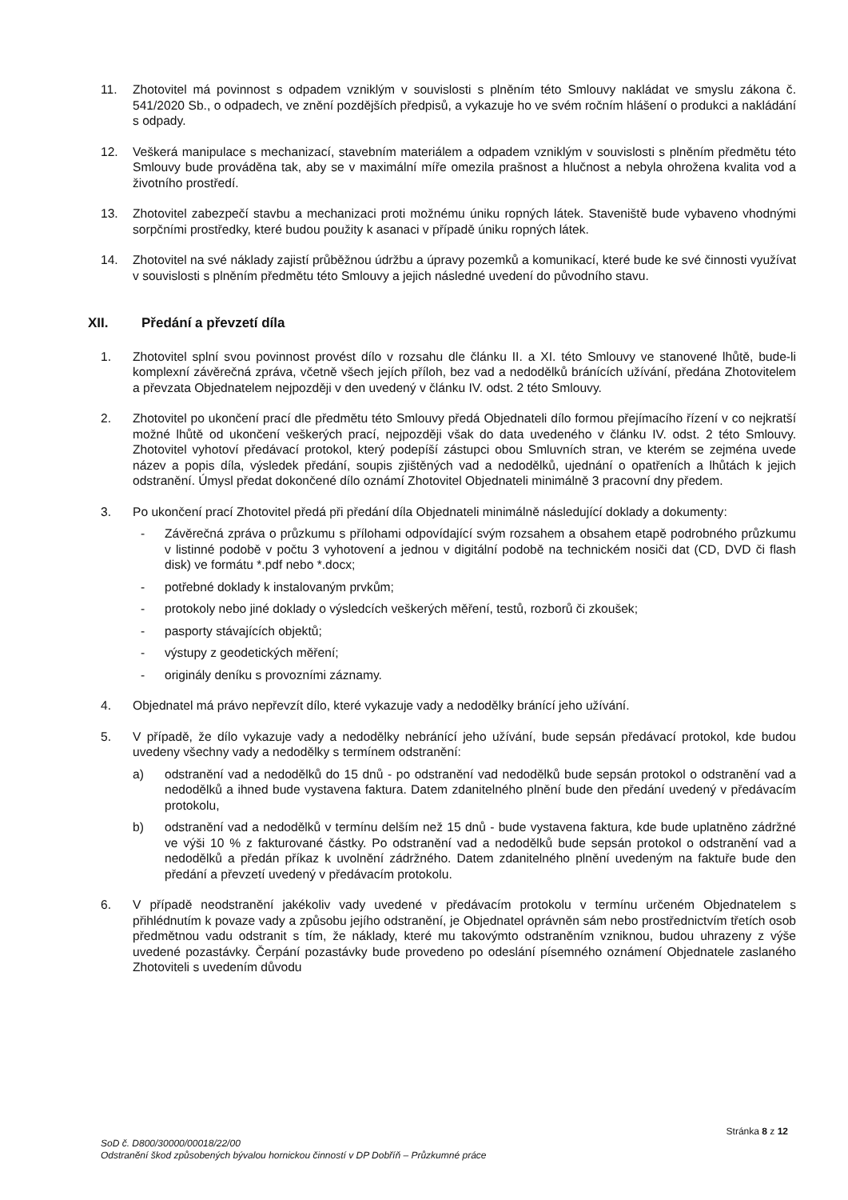11. Zhotovitel má povinnost s odpadem vzniklým v souvislosti s plněním této Smlouvy nakládat ve smyslu zákona č. 541/2020 Sb., o odpadech, ve znění pozdějších předpisů, a vykazuje ho ve svém ročním hlášení o produkci a nakládání s odpady.
12. Veškerá manipulace s mechanizací, stavebním materiálem a odpadem vzniklým v souvislosti s plněním předmětu této Smlouvy bude prováděna tak, aby se v maximální míře omezila prašnost a hlučnost a nebyla ohrožena kvalita vod a životního prostředí.
13. Zhotovitel zabezpečí stavbu a mechanizaci proti možnému úniku ropných látek. Staveniště bude vybaveno vhodnými sorpčními prostředky, které budou použity k asanaci v případě úniku ropných látek.
14. Zhotovitel na své náklady zajistí průběžnou údržbu a úpravy pozemků a komunikací, které bude ke své činnosti využívat v souvislosti s plněním předmětu této Smlouvy a jejich následné uvedení do původního stavu.
XII. Předání a převzetí díla
1. Zhotovitel splní svou povinnost provést dílo v rozsahu dle článku II. a XI. této Smlouvy ve stanovené lhůtě, bude-li komplexní závěrečná zpráva, včetně všech jejích příloh, bez vad a nedodělků bránících užívání, předána Zhotovitelem a převzata Objednatelem nejpozději v den uvedený v článku IV. odst. 2 této Smlouvy.
2. Zhotovitel po ukončení prací dle předmětu této Smlouvy předá Objednateli dílo formou přejímacího řízení v co nejkratší možné lhůtě od ukončení veškerých prací, nejpozději však do data uvedeného v článku IV. odst. 2 této Smlouvy. Zhotovitel vyhotoví předávací protokol, který podepíší zástupci obou Smluvních stran, ve kterém se zejména uvede název a popis díla, výsledek předání, soupis zjištěných vad a nedodělků, ujednání o opatřeních a lhůtách k jejich odstranění. Úmysl předat dokončené dílo oznámí Zhotovitel Objednateli minimálně 3 pracovní dny předem.
3. Po ukončení prací Zhotovitel předá při předání díla Objednateli minimálně následující doklady a dokumenty:
- Závěrečná zpráva o průzkumu s přílohami odpovídající svým rozsahem a obsahem etapě podrobného průzkumu v listinné podobě v počtu 3 vyhotovení a jednou v digitální podobě na technickém nosiči dat (CD, DVD či flash disk) ve formátu *.pdf nebo *.docx;
- potřebné doklady k instalovaným prvkům;
- protokoly nebo jiné doklady o výsledcích veškerých měření, testů, rozborů či zkoušek;
- pasporty stávajících objektů;
- výstupy z geodetických měření;
- originály deníku s provozními záznamy.
4. Objednatel má právo nepřevzít dílo, které vykazuje vady a nedodělky bránící jeho užívání.
5. V případě, že dílo vykazuje vady a nedodělky nebránící jeho užívání, bude sepsán předávací protokol, kde budou uvedeny všechny vady a nedodělky s termínem odstranění:
a) odstranění vad a nedodělků do 15 dnů - po odstranění vad nedodělků bude sepsán protokol o odstranění vad a nedodělků a ihned bude vystavena faktura. Datem zdanitelného plnění bude den předání uvedený v předávacím protokolu,
b) odstranění vad a nedodělků v termínu delším než 15 dnů - bude vystavena faktura, kde bude uplatněno zádržné ve výši 10 % z fakturované částky. Po odstranění vad a nedodělků bude sepsán protokol o odstranění vad a nedodělků a předán příkaz k uvolnění zádržného. Datem zdanitelného plnění uvedeným na faktuře bude den předání a převzetí uvedený v předávacím protokolu.
6. V případě neodstranění jakékoliv vady uvedené v předávacím protokolu v termínu určeném Objednatelem s přihlédnutím k povaze vady a způsobu jejího odstranění, je Objednatel oprávněn sám nebo prostřednictvím třetích osob předmětnou vadu odstranit s tím, že náklady, které mu takovýmto odstraněním vzniknou, budou uhrazeny z výše uvedené pozastávky. Čerpání pozastávky bude provedeno po odeslání písemného oznámení Objednatele zaslaného Zhotoviteli s uvedením důvodu
Stránka 8 z 12
SoD č. D800/30000/00018/22/00
Odstranění škod způsobených bývalou hornickou činností v DP Dobříň – Průzkumné práce